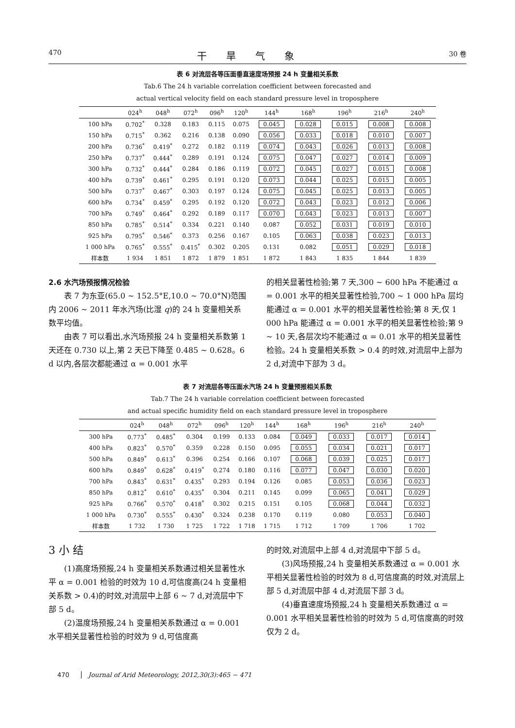470 干旱气象 30 卷
表 6 对流层各等压面垂直速度场预报 24 h 变量相关系数
Tab.6 The 24 h variable correlation coefficient between forecasted and
actual vertical velocity field on each standard pressure level in troposphere
| | 024<sup>h</sup> | 048<sup>h</sup> | 072<sup>h</sup> | 096<sup>h</sup> | 120<sup>h</sup> | 144<sup>h</sup> | 168<sup>h</sup> | 196<sup>h</sup> | 216<sup>h</sup> | 240<sup>h</sup> |
| --- | --- | --- | --- | --- | --- | --- | --- | --- | --- | --- |
| 100 hPa | 0.702<sup>*</sup> | 0.328 | 0.183 | 0.115 | 0.075 | 0.045 | 0.028 | 0.015 | 0.008 | 0.008 |
| 150 hPa | 0.715<sup>*</sup> | 0.362 | 0.216 | 0.138 | 0.090 | 0.056 | 0.033 | 0.018 | 0.010 | 0.007 |
| 200 hPa | 0.736<sup>*</sup> | 0.419<sup>*</sup> | 0.272 | 0.182 | 0.119 | 0.074 | 0.043 | 0.026 | 0.013 | 0.008 |
| 250 hPa | 0.737<sup>*</sup> | 0.444<sup>*</sup> | 0.289 | 0.191 | 0.124 | 0.075 | 0.047 | 0.027 | 0.014 | 0.009 |
| 300 hPa | 0.732<sup>*</sup> | 0.444<sup>*</sup> | 0.284 | 0.186 | 0.119 | 0.072 | 0.045 | 0.027 | 0.015 | 0.008 |
| 400 hPa | 0.739<sup>*</sup> | 0.461<sup>*</sup> | 0.295 | 0.191 | 0.120 | 0.073 | 0.044 | 0.025 | 0.015 | 0.005 |
| 500 hPa | 0.737<sup>*</sup> | 0.467<sup>*</sup> | 0.303 | 0.197 | 0.124 | 0.075 | 0.045 | 0.025 | 0.013 | 0.005 |
| 600 hPa | 0.734<sup>*</sup> | 0.459<sup>*</sup> | 0.295 | 0.192 | 0.120 | 0.072 | 0.043 | 0.023 | 0.012 | 0.006 |
| 700 hPa | 0.749<sup>*</sup> | 0.464<sup>*</sup> | 0.292 | 0.189 | 0.117 | 0.070 | 0.043 | 0.023 | 0.013 | 0.007 |
| 850 hPa | 0.785<sup>*</sup> | 0.514<sup>*</sup> | 0.334 | 0.221 | 0.140 | 0.087 | 0.052 | 0.031 | 0.019 | 0.010 |
| 925 hPa | 0.795<sup>*</sup> | 0.546<sup>*</sup> | 0.373 | 0.256 | 0.167 | 0.105 | 0.063 | 0.038 | 0.023 | 0.013 |
| 1 000 hPa | 0.765<sup>*</sup> | 0.555<sup>*</sup> | 0.415<sup>*</sup> | 0.302 | 0.205 | 0.131 | 0.082 | 0.051 | 0.029 | 0.018 |
| 样本数 | 1 934 | 1 851 | 1 872 | 1 879 | 1 851 | 1 872 | 1 843 | 1 835 | 1 844 | 1 839 |
2.6 水汽场预报情况检验
表 7 为东亚(65.0 ~ 152.5°E,10.0 ~ 70.0°N)范围内 2006 ~ 2011 年水汽场(比湿 q)的 24 h 变量相关系数平均值。
由表 7 可以看出,水汽场预报 24 h 变量相关系数第 1 天还在 0.730 以上,第 2 天已下降至 0.485 ~ 0.628。6 d 以内,各层次都能通过 α = 0.001 水平
的相关显著性检验;第 7 天,300 ~ 600 hPa 不能通过 α = 0.001 水平的相关显著性检验,700 ~ 1 000 hPa 层均能通过 α = 0.001 水平的相关显著性检验;第 8 天,仅 1 000 hPa 能通过 α = 0.001 水平的相关显著性检验;第 9 ~ 10 天,各层次均不能通过 α = 0.01 水平的相关显著性检验。24 h 变量相关系数 > 0.4 的时效,对流层中上部为 2 d,对流中下部为 3 d。
表 7 对流层各等压面水汽场 24 h 变量预报相关系数
Tab.7 The 24 h variable correlation coefficient between forecasted
and actual specific humidity field on each standard pressure level in troposphere
| | 024<sup>h</sup> | 048<sup>h</sup> | 072<sup>h</sup> | 096<sup>h</sup> | 120<sup>h</sup> | 144<sup>h</sup> | 168<sup>h</sup> | 196<sup>h</sup> | 216<sup>h</sup> | 240<sup>h</sup> |
| --- | --- | --- | --- | --- | --- | --- | --- | --- | --- | --- |
| 300 hPa | 0.773<sup>*</sup> | 0.485<sup>*</sup> | 0.304 | 0.199 | 0.133 | 0.084 | 0.049 | 0.033 | 0.017 | 0.014 |
| 400 hPa | 0.823<sup>*</sup> | 0.570<sup>*</sup> | 0.359 | 0.228 | 0.150 | 0.095 | 0.055 | 0.034 | 0.021 | 0.017 |
| 500 hPa | 0.849<sup>*</sup> | 0.613<sup>*</sup> | 0.396 | 0.254 | 0.166 | 0.107 | 0.068 | 0.039 | 0.025 | 0.017 |
| 600 hPa | 0.849<sup>*</sup> | 0.628<sup>*</sup> | 0.419<sup>*</sup> | 0.274 | 0.180 | 0.116 | 0.077 | 0.047 | 0.030 | 0.020 |
| 700 hPa | 0.843<sup>*</sup> | 0.631<sup>*</sup> | 0.435<sup>*</sup> | 0.293 | 0.194 | 0.126 | 0.085 | 0.053 | 0.036 | 0.023 |
| 850 hPa | 0.812<sup>*</sup> | 0.610<sup>*</sup> | 0.435<sup>*</sup> | 0.304 | 0.211 | 0.145 | 0.099 | 0.065 | 0.041 | 0.029 |
| 925 hPa | 0.766<sup>*</sup> | 0.570<sup>*</sup> | 0.418<sup>*</sup> | 0.302 | 0.215 | 0.151 | 0.105 | 0.068 | 0.044 | 0.032 |
| 1 000 hPa | 0.730<sup>*</sup> | 0.555<sup>*</sup> | 0.430<sup>*</sup> | 0.324 | 0.238 | 0.170 | 0.119 | 0.080 | 0.053 | 0.040 |
| 样本数 | 1 732 | 1 730 | 1 725 | 1 722 | 1 718 | 1 715 | 1 712 | 1 709 | 1 706 | 1 702 |
3 小 结
(1)高度场预报,24 h 变量相关系数通过相关显著性水平 α = 0.001 检验的时效为 10 d,可信度高(24 h 变量相关系数 > 0.4)的时效,对流层中上部 6 ~ 7 d,对流层中下部 5 d。
(2)温度场预报,24 h 变量相关系数通过 α = 0.001 水平相关显著性检验的时效为 9 d,可信度高
的时效,对流层中上部 4 d,对流层中下部 5 d。
(3)风场预报,24 h 变量相关系数通过 α = 0.001 水平相关显著性检验的时效为 8 d,可信度高的时效,对流层上部 5 d,对流层中部 4 d,对流层下部 3 d。
(4)垂直速度场预报,24 h 变量相关系数通过 α = 0.001 水平相关显著性检验的时效为 5 d,可信度高的时效仅为 2 d。
470 Journal of Arid Meteorology, 2012,30(3):465 − 471